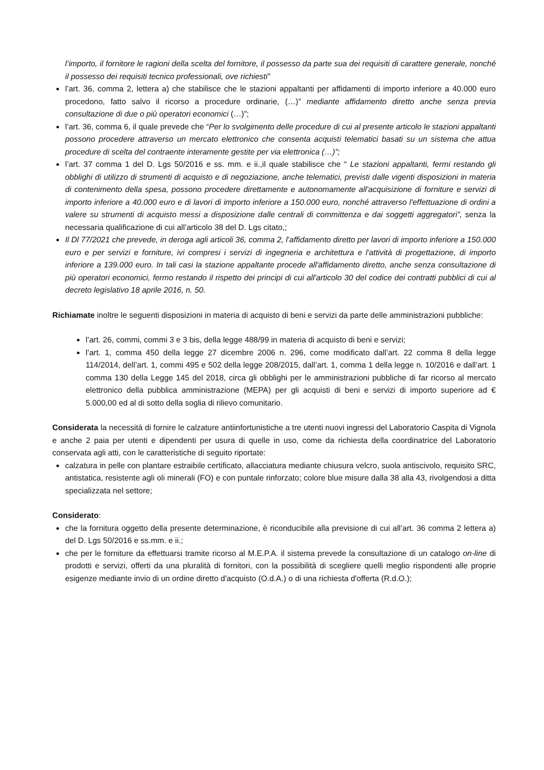l’importo, il fornitore le ragioni della scelta del fornitore, il possesso da parte sua dei requisiti di carattere generale, nonché il possesso dei requisiti tecnico professionali, ove richiesti”
l’art. 36, comma 2, lettera a) che stabilisce che le stazioni appaltanti per affidamenti di importo inferiore a 40.000 euro procedono, fatto salvo il ricorso a procedure ordinarie, (…)” mediante affidamento diretto anche senza previa consultazione di due o più operatori economici (…)”;
l’art. 36, comma 6, il quale prevede che “Per lo svolgimento delle procedure di cui al presente articolo le stazioni appaltanti possono procedere attraverso un mercato elettronico che consenta acquisti telematici basati su un sistema che attua procedure di scelta del contraente interamente gestite per via elettronica (…)”;
l’art. 37 comma 1 del D. Lgs 50/2016 e ss. mm. e ii.,il quale stabilisce che “ Le stazioni appaltanti, fermi restando gli obblighi di utilizzo di strumenti di acquisto e di negoziazione, anche telematici, previsti dalle vigenti disposizioni in materia di contenimento della spesa, possono procedere direttamente e autonomamente all'acquisizione di forniture e servizi di importo inferiore a 40.000 euro e di lavori di importo inferiore a 150.000 euro, nonché attraverso l'effettuazione di ordini a valere su strumenti di acquisto messi a disposizione dalle centrali di committenza e dai soggetti aggregatori”, senza la necessaria qualificazione di cui all’articolo 38 del D. Lgs citato,;
Il Dl 77/2021 che prevede, in deroga agli articoli 36, comma 2, l’affidamento diretto per lavori di importo inferiore a 150.000 euro e per servizi e forniture, ivi compresi i servizi di ingegneria e architettura e l'attività di progettazione, di importo inferiore a 139.000 euro. In tali casi la stazione appaltante procede all'affidamento diretto, anche senza consultazione di più operatori economici, fermo restando il rispetto dei principi di cui all'articolo 30 del codice dei contratti pubblici di cui al decreto legislativo 18 aprile 2016, n. 50.
Richiamate inoltre le seguenti disposizioni in materia di acquisto di beni e servizi da parte delle amministrazioni pubbliche:
l’art. 26, commi, commi 3 e 3 bis, della legge 488/99 in materia di acquisto di beni e servizi;
l’art. 1, comma 450 della legge 27 dicembre 2006 n. 296, come modificato dall’art. 22 comma 8 della legge 114/2014, dell’art. 1, commi 495 e 502 della legge 208/2015, dall’art. 1, comma 1 della legge n. 10/2016 e dall’art. 1 comma 130 della Legge 145 del 2018, circa gli obblighi per le amministrazioni pubbliche di far ricorso al mercato elettronico della pubblica amministrazione (MEPA) per gli acquisti di beni e servizi di importo superiore ad € 5.000,00 ed al di sotto della soglia di rilievo comunitario.
Considerata la necessità di fornire le calzature antiinfortunistiche a tre utenti nuovi ingressi del Laboratorio Caspita di Vignola e anche 2 paia per utenti e dipendenti per usura di quelle in uso, come da richiesta della coordinatrice del Laboratorio conservata agli atti, con le caratteristiche di seguito riportate:
calzatura in pelle con plantare estraibile certificato, allacciatura mediante chiusura velcro, suola antiscivolo, requisito SRC, antistatica, resistente agli oli minerali (FO) e con puntale rinforzato; colore blue misure dalla 38 alla 43, rivolgendosi a ditta specializzata nel settore;
Considerato:
che la fornitura oggetto della presente determinazione, è riconducibile alla previsione di cui all’art. 36 comma 2 lettera a) del D. Lgs 50/2016 e ss.mm. e ii.;
che per le forniture da effettuarsi tramite ricorso al M.E.P.A. il sistema prevede la consultazione di un catalogo on-line di prodotti e servizi, offerti da una pluralità di fornitori, con la possibilità di scegliere quelli meglio rispondenti alle proprie esigenze mediante invio di un ordine diretto d'acquisto (O.d.A.) o di una richiesta d'offerta (R.d.O.);